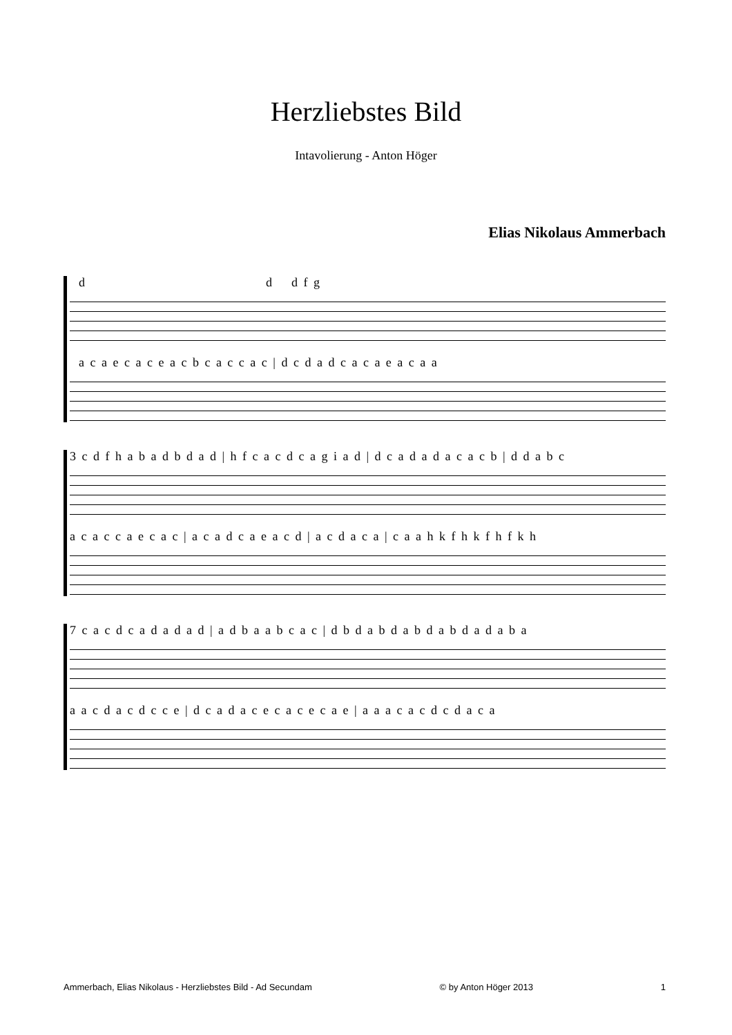Herzliebstes Bild
Intavolierung - Anton Höger
Elias Nikolaus Ammerbach
d d d f g
a c a e c a c e a c b c a c c a c | d c d a d c a c a e a c a a
3 c d f h a b a d b d a d | h f c a c d c a g i a d | d c a d a d a c a c b | d d a b c
a c a c c a e c a c | a c a d c a e a c d | a c d a c a | c a a h k f h k f h f k h
7 c a c d c a d a d a d | a d b a a b c a c | d b d a b d a b d a b d a d a b a
a a c d a c d c c e | d c a d a c e c a c e c a e | a a a c a c d c d a c a
Ammerbach, Elias Nikolaus - Herzliebstes Bild - Ad Secundam © by Anton Höger 2013 1